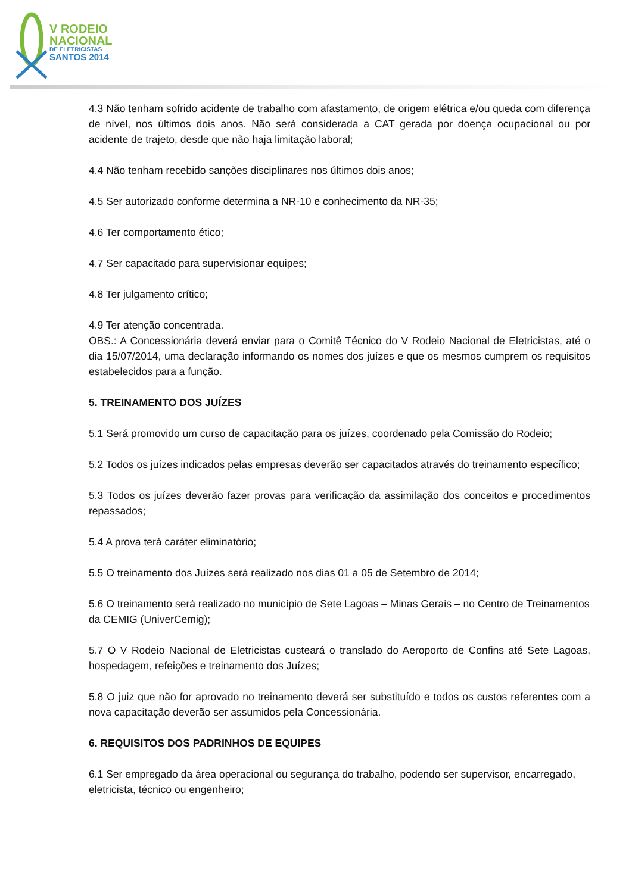V RODEIO
NACIONAL
DE ELETRICISTAS
SANTOS 2014
4.3 Não tenham sofrido acidente de trabalho com afastamento, de origem elétrica e/ou queda com diferença de nível, nos últimos dois anos. Não será considerada a CAT gerada por doença ocupacional ou por acidente de trajeto, desde que não haja limitação laboral;
4.4 Não tenham recebido sanções disciplinares nos últimos dois anos;
4.5 Ser autorizado conforme determina a NR-10 e conhecimento da NR-35;
4.6 Ter comportamento ético;
4.7 Ser capacitado para supervisionar equipes;
4.8 Ter julgamento crítico;
4.9 Ter atenção concentrada.
OBS.: A Concessionária deverá enviar para o Comitê Técnico do V Rodeio Nacional de Eletricistas, até o dia 15/07/2014, uma declaração informando os nomes dos juízes e que os mesmos cumprem os requisitos estabelecidos para a função.
5. TREINAMENTO DOS JUÍZES
5.1 Será promovido um curso de capacitação para os juízes, coordenado pela Comissão do Rodeio;
5.2 Todos os juízes indicados pelas empresas deverão ser capacitados através do treinamento específico;
5.3 Todos os juízes deverão fazer provas para verificação da assimilação dos conceitos e procedimentos repassados;
5.4 A prova terá caráter eliminatório;
5.5 O treinamento dos Juízes será realizado nos dias 01 a 05 de Setembro de 2014;
5.6 O treinamento será realizado no município de Sete Lagoas – Minas Gerais – no Centro de Treinamentos da CEMIG (UniverCemig);
5.7 O V Rodeio Nacional de Eletricistas custeará o translado do Aeroporto de Confins até Sete Lagoas, hospedagem, refeições e treinamento dos Juízes;
5.8 O juiz que não for aprovado no treinamento deverá ser substituído e todos os custos referentes com a nova capacitação deverão ser assumidos pela Concessionária.
6. REQUISITOS DOS PADRINHOS DE EQUIPES
6.1 Ser empregado da área operacional ou segurança do trabalho, podendo ser supervisor, encarregado, eletricista, técnico ou engenheiro;